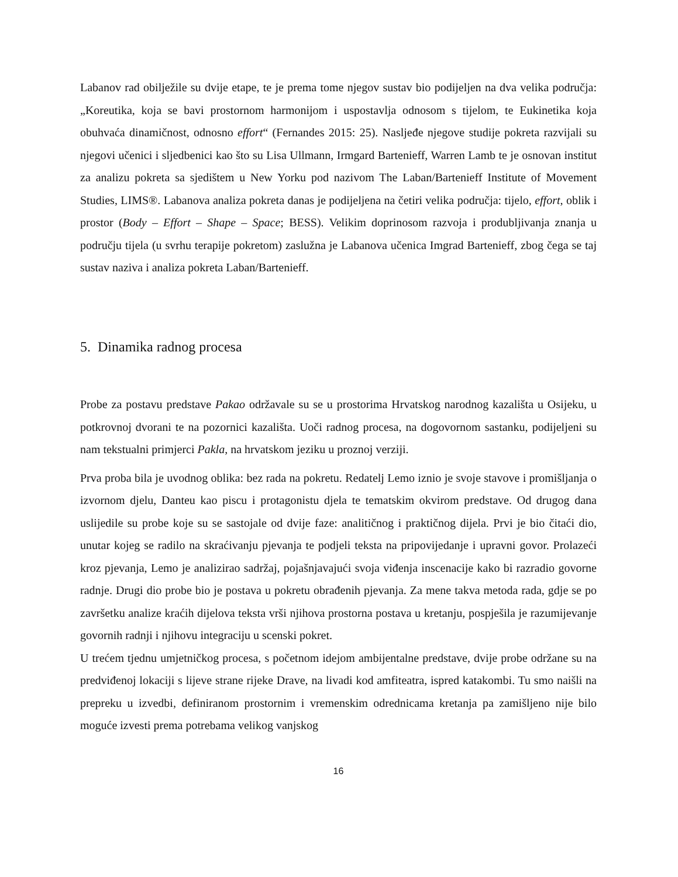Labanov rad obilježile su dvije etape, te je prema tome njegov sustav bio podijeljen na dva velika područja: „Koreutika, koja se bavi prostornom harmonijom i uspostavlja odnosom s tijelom, te Eukinetika koja obuhvaća dinamičnost, odnosno effort“ (Fernandes 2015: 25). Nasljeđe njegove studije pokreta razvijali su njegovi učenici i sljedbenici kao što su Lisa Ullmann, Irmgard Bartenieff, Warren Lamb te je osnovan institut za analizu pokreta sa sjedištem u New Yorku pod nazivom The Laban/Bartenieff Institute of Movement Studies, LIMS®. Labanova analiza pokreta danas je podijeljena na četiri velika područja: tijelo, effort, oblik i prostor (Body – Effort – Shape – Space; BESS). Velikim doprinosom razvoja i produbljivanja znanja u području tijela (u svrhu terapije pokretom) zaslužna je Labanova učenica Imgrad Bartenieff, zbog čega se taj sustav naziva i analiza pokreta Laban/Bartenieff.
5. Dinamika radnog procesa
Probe za postavu predstave Pakao održavale su se u prostorima Hrvatskog narodnog kazališta u Osijeku, u potkrovnoj dvorani te na pozornici kazališta. Uoči radnog procesa, na dogovornom sastanku, podijeljeni su nam tekstualni primjerci Pakla, na hrvatskom jeziku u proznoj verziji.
Prva proba bila je uvodnog oblika: bez rada na pokretu. Redatelj Lemo iznio je svoje stavove i promišljanja o izvornom djelu, Danteu kao piscu i protagonistu djela te tematskim okvirom predstave. Od drugog dana uslijedile su probe koje su se sastojale od dvije faze: analitičnog i praktičnog dijela. Prvi je bio čitaći dio, unutar kojeg se radilo na skraćivanju pjevanja te podjeli teksta na pripovijedanje i upravni govor. Prolazeći kroz pjevanja, Lemo je analizirao sadržaj, pojašnjavajući svoja viđenja inscenacije kako bi razradio govorne radnje. Drugi dio probe bio je postava u pokretu obrađenih pjevanja. Za mene takva metoda rada, gdje se po završetku analize kraćih dijelova teksta vrši njihova prostorna postava u kretanju, pospješila je razumijevanje govornih radnji i njihovu integraciju u scenski pokret.
U trećem tjednu umjetničkog procesa, s početnom idejom ambijentalne predstave, dvije probe održane su na predviđenoj lokaciji s lijeve strane rijeke Drave, na livadi kod amfiteatra, ispred katakombi. Tu smo naišli na prepreku u izvedbi, definiranom prostornim i vremenskim odrednicama kretanja pa zamišljeno nije bilo moguće izvesti prema potrebama velikog vanjskog
16